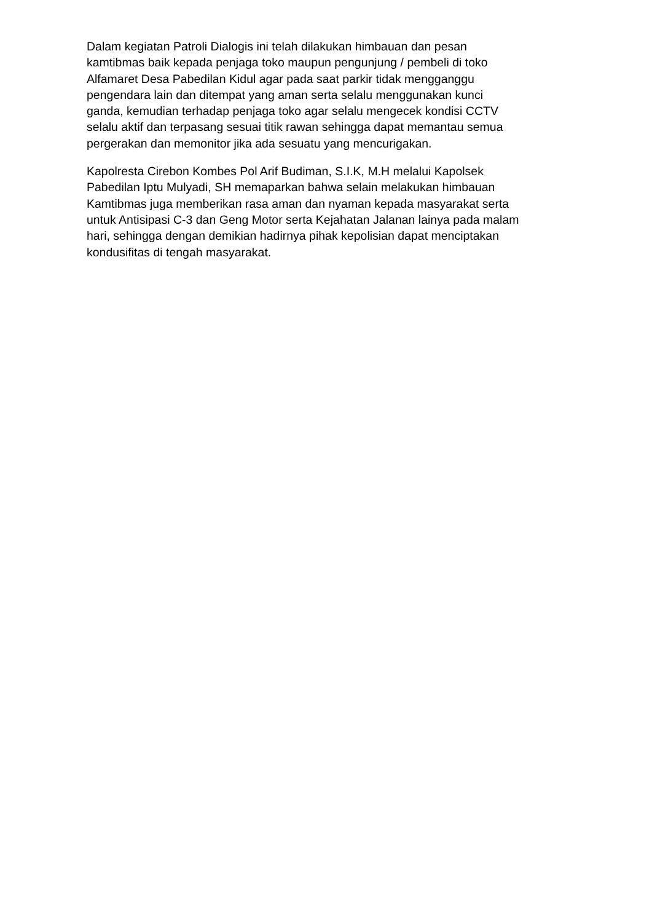Dalam kegiatan Patroli Dialogis ini telah dilakukan himbauan dan pesan
kamtibmas baik kepada penjaga toko maupun pengunjung / pembeli di toko
Alfamaret Desa Pabedilan Kidul agar pada saat parkir tidak mengganggu
pengendara lain dan ditempat yang aman serta selalu menggunakan kunci
ganda, kemudian terhadap penjaga toko agar selalu mengecek kondisi CCTV
selalu aktif dan terpasang sesuai titik rawan sehingga dapat memantau semua
pergerakan dan memonitor jika ada sesuatu yang mencurigakan.
Kapolresta Cirebon Kombes Pol Arif Budiman, S.I.K, M.H melalui Kapolsek
Pabedilan Iptu Mulyadi, SH memaparkan bahwa selain melakukan himbauan
Kamtibmas juga memberikan rasa aman dan nyaman kepada masyarakat serta
untuk Antisipasi C-3 dan Geng Motor serta Kejahatan Jalanan lainya pada malam
hari, sehingga dengan demikian hadirnya pihak kepolisian dapat menciptakan
kondusifitas di tengah masyarakat.